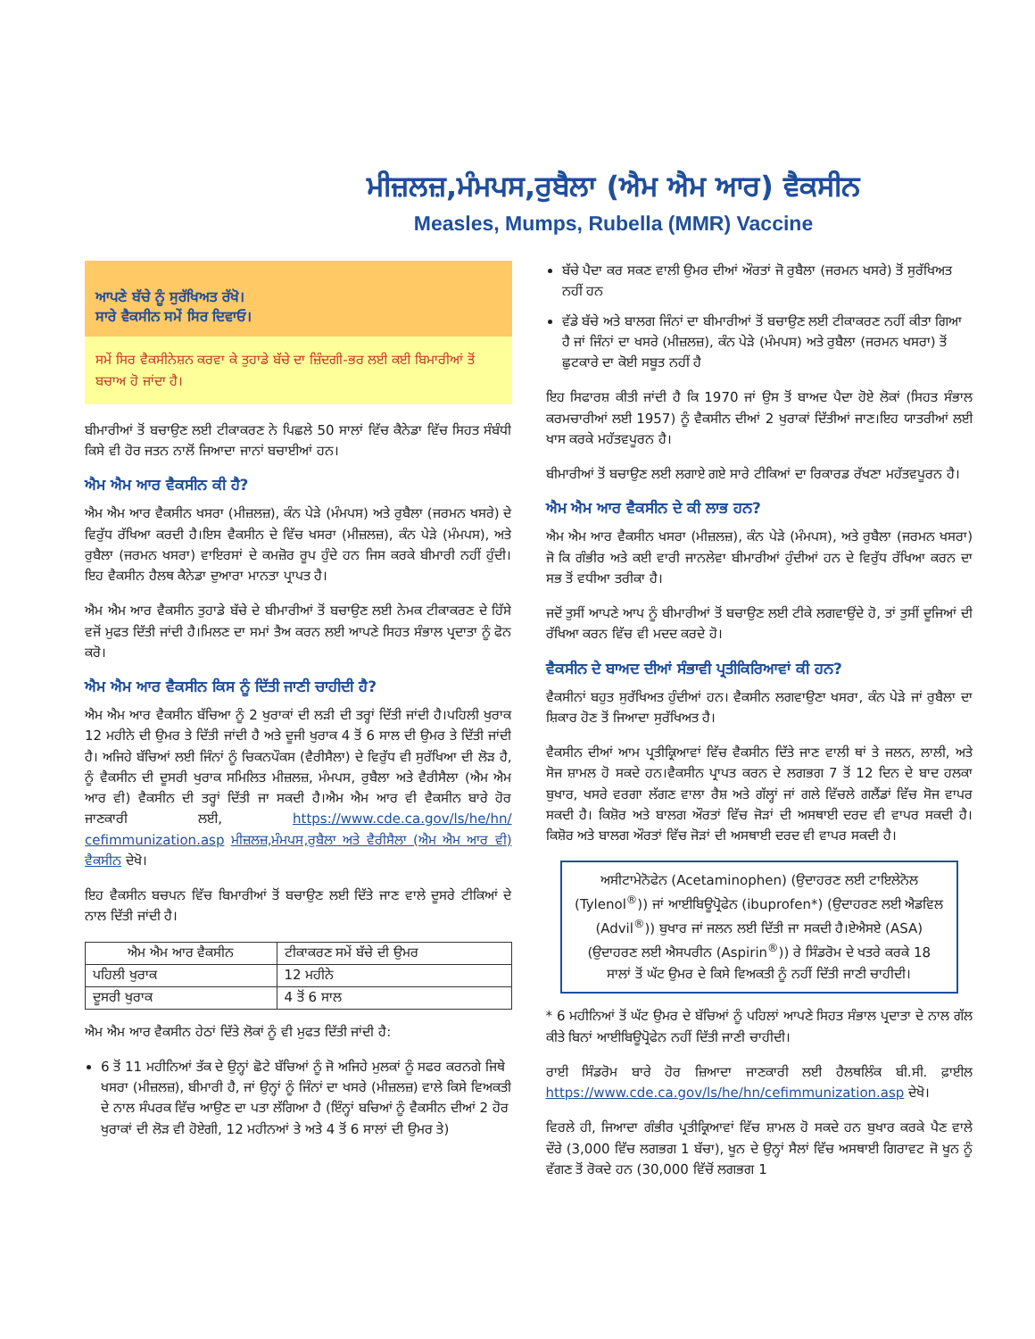ਮੀਜ਼ਲਜ਼,ਮੰਮਪਸ,ਰੁਬੈਲਾ (ਐਮ ਐਮ ਆਰ) ਵੈਕਸੀਨ
Measles, Mumps, Rubella (MMR) Vaccine
ਆਪਣੇ ਬੱਚੇ ਨੂੰ ਸੁਰੱਖਿਅਤ ਰੱਖੋ।
ਸਾਰੇ ਵੈਕਸੀਨ ਸਮੇਂ ਸਿਰ ਦਿਵਾਓ।
ਸਮੇਂ ਸਿਰ ਵੈਕਸੀਨੇਸ਼ਨ ਕਰਵਾ ਕੇ ਤੁਹਾਡੇ ਬੱਚੇ ਦਾ ਜ਼ਿੰਦਗੀ-ਭਰ ਲਈ ਕਈ ਬਿਮਾਰੀਆਂ ਤੋਂ ਬਚਾਅ ਹੋ ਜਾਂਦਾ ਹੈ।
ਬੀਮਾਰੀਆਂ ਤੋਂ ਬਚਾਉਣ ਲਈ ਟੀਕਾਕਰਣ ਨੇ ਪਿਛਲੇ 50 ਸਾਲਾਂ ਵਿੱਚ ਕੈਨੇਡਾ ਵਿੱਚ ਸਿਹਤ ਸੰਬੰਧੀ ਕਿਸੇ ਵੀ ਹੋਰ ਜਤਨ ਨਾਲੋਂ ਜਿਆਦਾ ਜਾਨਾਂ ਬਚਾਈਆਂ ਹਨ।
ਐਮ ਐਮ ਆਰ ਵੈਕਸੀਨ ਕੀ ਹੈ?
ਐਮ ਐਮ ਆਰ ਵੈਕਸੀਨ ਖਸਰਾ (ਮੀਜ਼ਲਜ਼), ਕੰਨ ਪੇੜੇ (ਮੰਮਪਸ) ਅਤੇ ਰੁਬੈਲਾ (ਜਰਮਨ ਖਸਰੇ) ਦੇ ਵਿਰੁੱਧ ਰੱਖਿਆ ਕਰਦੀ ਹੈ।ਇਸ ਵੈਕਸੀਨ ਦੇ ਵਿੱਚ ਖਸਰਾ (ਮੀਜ਼ਲਜ਼), ਕੰਨ ਪੇੜੇ (ਮੰਮਪਸ), ਅਤੇ ਰੁਬੈਲਾ (ਜਰਮਨ ਖਸਰਾ) ਵਾਇਰਸਾਂ ਦੇ ਕਮਜ਼ੋਰ ਰੂਪ ਹੁੰਦੇ ਹਨ ਜਿਸ ਕਰਕੇ ਬੀਮਾਰੀ ਨਹੀਂ ਹੁੰਦੀ। ਇਹ ਵੈਕਸੀਨ ਹੈਲਥ ਕੈਨੇਡਾ ਦੁਆਰਾ ਮਾਨਤਾ ਪ੍ਰਾਪਤ ਹੈ।
ਐਮ ਐਮ ਆਰ ਵੈਕਸੀਨ ਤੁਹਾਡੇ ਬੱਚੇ ਦੇ ਬੀਮਾਰੀਆਂ ਤੋਂ ਬਚਾਉਣ ਲਈ ਨੇਮਕ ਟੀਕਾਕਰਣ ਦੇ ਹਿੱਸੇ ਵਜੋਂ ਮੁਫਤ ਦਿੱਤੀ ਜਾਂਦੀ ਹੈ।ਮਿਲਣ ਦਾ ਸਮਾਂ ਤੈਅ ਕਰਨ ਲਈ ਆਪਣੇ ਸਿਹਤ ਸੰਭਾਲ ਪ੍ਰਦਾਤਾ ਨੂੰ ਫੋਨ ਕਰੋ।
ਐਮ ਐਮ ਆਰ ਵੈਕਸੀਨ ਕਿਸ ਨੂੰ ਦਿੱਤੀ ਜਾਣੀ ਚਾਹੀਦੀ ਹੈ?
ਐਮ ਐਮ ਆਰ ਵੈਕਸੀਨ ਬੱਚਿਆ ਨੂੰ 2 ਖੁਰਾਕਾਂ ਦੀ ਲੜੀ ਦੀ ਤਰ੍ਹਾਂ ਦਿੱਤੀ ਜਾਂਦੀ ਹੈ।ਪਹਿਲੀ ਖੁਰਾਕ 12 ਮਹੀਨੇ ਦੀ ਉਮਰ ਤੇ ਦਿੱਤੀ ਜਾਂਦੀ ਹੈ ਅਤੇ ਦੂਜੀ ਖੁਰਾਕ 4 ਤੋਂ 6 ਸਾਲ ਦੀ ਉਮਰ ਤੇ ਦਿੱਤੀ ਜਾਂਦੀ ਹੈ। ਅਜਿਹੇ ਬੱਚਿਆਂ ਲਈ ਜਿੰਨਾਂ ਨੂੰ ਚਿਕਨਪੌਕਸ (ਵੈਰੀਸੈਲਾ) ਦੇ ਵਿਰੁੱਧ ਵੀ ਸੁਰੱਖਿਆ ਦੀ ਲੋੜ ਹੈ, ਨੂੰ ਵੈਕਸੀਨ ਦੀ ਦੂਸਰੀ ਖੁਰਾਕ ਸਮਿਲਿਤ ਮੀਜ਼ਲਜ਼, ਮੰਮਪਸ, ਰੁਬੈਲਾ ਅਤੇ ਵੈਰੀਸੈਲਾ (ਐਮ ਐਮ ਆਰ ਵੀ) ਵੈਕਸੀਨ ਦੀ ਤਰ੍ਹਾਂ ਦਿੱਤੀ ਜਾ ਸਕਦੀ ਹੈ।ਐਮ ਐਮ ਆਰ ਵੀ ਵੈਕਸੀਨ ਬਾਰੇ ਹੋਰ ਜਾਣਕਾਰੀ ਲਈ, https://www.cde.ca.gov/ls/he/hn/ cefimmunization.asp ਮੀਜ਼ਲਜ਼,ਮੰਮਪਸ,ਰੁਬੈਲਾ ਅਤੇ ਵੈਰੀਸੈਲਾ (ਐਮ ਐਮ ਆਰ ਵੀ) ਵੈਕਸੀਨ ਦੇਖੋ।
ਇਹ ਵੈਕਸੀਨ ਬਚਪਨ ਵਿੱਚ ਬਿਮਾਰੀਆਂ ਤੋਂ ਬਚਾਉਣ ਲਈ ਦਿੱਤੇ ਜਾਣ ਵਾਲੇ ਦੂਸਰੇ ਟੀਕਿਆਂ ਦੇ ਨਾਲ ਦਿੱਤੀ ਜਾਂਦੀ ਹੈ।
| ਐਮ ਐਮ ਆਰ ਵੈਕਸੀਨ | ਟੀਕਾਕਰਣ ਸਮੇਂ ਬੱਚੇ ਦੀ ਉਮਰ |
| --- | --- |
| ਪਹਿਲੀ ਖੁਰਾਕ | 12 ਮਹੀਨੇ |
| ਦੂਸਰੀ ਖੁਰਾਕ | 4 ਤੋਂ 6 ਸਾਲ |
ਐਮ ਐਮ ਆਰ ਵੈਕਸੀਨ ਹੇਠਾਂ ਦਿੱਤੇ ਲੋਕਾਂ ਨੂੰ ਵੀ ਮੁਫਤ ਦਿੱਤੀ ਜਾਂਦੀ ਹੈ:
6 ਤੋਂ 11 ਮਹੀਨਿਆਂ ਤੱਕ ਦੇ ਉਨ੍ਹਾਂ ਛੋਟੇ ਬੱਚਿਆਂ ਨੂੰ ਜੋ ਅਜਿਹੇ ਮੁਲਕਾਂ ਨੂੰ ਸਫਰ ਕਰਨਗੇ ਜਿਥੇ ਖਸਰਾ (ਮੀਜ਼ਲਜ਼), ਬੀਮਾਰੀ ਹੈ, ਜਾਂ ਉਨ੍ਹਾਂ ਨੂੰ ਜਿੰਨਾਂ ਦਾ ਖਸਰੇ (ਮੀਜ਼ਲਜ਼) ਵਾਲੇ ਕਿਸੇ ਵਿਅਕਤੀ ਦੇ ਨਾਲ ਸੰਪਰਕ ਵਿੱਚ ਆਉਣ ਦਾ ਪਤਾ ਲੱਗਿਆ ਹੈ (ਇੰਨ੍ਹਾਂ ਬਚਿਆਂ ਨੂੰ ਵੈਕਸੀਨ ਦੀਆਂ 2 ਹੋਰ ਖੁਰਾਕਾਂ ਦੀ ਲੋੜ ਵੀ ਹੋਏਗੀ, 12 ਮਹੀਨਆਂ ਤੇ ਅਤੇ 4 ਤੋਂ 6 ਸਾਲਾਂ ਦੀ ਉਮਰ ਤੇ)
ਬੱਚੇ ਪੈਦਾ ਕਰ ਸਕਣ ਵਾਲੀ ਉਮਰ ਦੀਆਂ ਔਰਤਾਂ ਜੋ ਰੁਬੈਲਾ (ਜਰਮਨ ਖਸਰੇ) ਤੋਂ ਸੁਰੱਖਿਅਤ ਨਹੀਂ ਹਨ
ਵੱਡੇ ਬੱਚੇ ਅਤੇ ਬਾਲਗ ਜਿੰਨਾਂ ਦਾ ਬੀਮਾਰੀਆਂ ਤੋਂ ਬਚਾਉਣ ਲਈ ਟੀਕਾਕਰਣ ਨਹੀਂ ਕੀਤਾ ਗਿਆ ਹੈ ਜਾਂ ਜਿੰਨਾਂ ਦਾ ਖਸਰੇ (ਮੀਜ਼ਲਜ਼), ਕੰਨ ਪੇੜੇ (ਮੰਮਪਸ) ਅਤੇ ਰੁਬੈਲਾ (ਜਰਮਨ ਖਸਰਾ) ਤੋਂ ਛੁਟਕਾਰੇ ਦਾ ਕੋਈ ਸਬੂਤ ਨਹੀਂ ਹੈ
ਇਹ ਸਿਫਾਰਸ਼ ਕੀਤੀ ਜਾਂਦੀ ਹੈ ਕਿ 1970 ਜਾਂ ਉਸ ਤੋਂ ਬਾਅਦ ਪੈਦਾ ਹੋਏ ਲੋਕਾਂ (ਸਿਹਤ ਸੰਭਾਲ ਕਰਮਚਾਰੀਆਂ ਲਈ 1957) ਨੂੰ ਵੈਕਸੀਨ ਦੀਆਂ 2 ਖੁਰਾਕਾਂ ਦਿੱਤੀਆਂ ਜਾਣ।ਇਹ ਯਾਤਰੀਆਂ ਲਈ ਖਾਸ ਕਰਕੇ ਮਹੱਤਵਪੂਰਨ ਹੈ।
ਬੀਮਾਰੀਆਂ ਤੋਂ ਬਚਾਉਣ ਲਈ ਲਗਾਏ ਗਏ ਸਾਰੇ ਟੀਕਿਆਂ ਦਾ ਰਿਕਾਰਡ ਰੱਖਣਾ ਮਹੱਤਵਪੂਰਨ ਹੈ।
ਐਮ ਐਮ ਆਰ ਵੈਕਸੀਨ ਦੇ ਕੀ ਲਾਭ ਹਨ?
ਐਮ ਐਮ ਆਰ ਵੈਕਸੀਨ ਖਸਰਾ (ਮੀਜ਼ਲਜ਼), ਕੰਨ ਪੇੜੇ (ਮੰਮਪਸ), ਅਤੇ ਰੁਬੈਲਾ (ਜਰਮਨ ਖਸਰਾ) ਜੋ ਕਿ ਗੰਭੀਰ ਅਤੇ ਕਈ ਵਾਰੀ ਜਾਨਲੇਵਾ ਬੀਮਾਰੀਆਂ ਹੁੰਦੀਆਂ ਹਨ ਦੇ ਵਿਰੁੱਧ ਰੱਖਿਆ ਕਰਨ ਦਾ ਸਭ ਤੋਂ ਵਧੀਆ ਤਰੀਕਾ ਹੈ।
ਜਦੋਂ ਤੁਸੀਂ ਆਪਣੇ ਆਪ ਨੂੰ ਬੀਮਾਰੀਆਂ ਤੋਂ ਬਚਾਉਣ ਲਈ ਟੀਕੇ ਲਗਵਾਉਂਦੇ ਹੋ, ਤਾਂ ਤੁਸੀਂ ਦੂਜਿਆਂ ਦੀ ਰੱਖਿਆ ਕਰਨ ਵਿੱਚ ਵੀ ਮਦਦ ਕਰਦੇ ਹੋ।
ਵੈਕਸੀਨ ਦੇ ਬਾਅਦ ਦੀਆਂ ਸੰਭਾਵੀ ਪ੍ਰਤੀਕਿਰਿਆਵਾਂ ਕੀ ਹਨ?
ਵੈਕਸੀਨਾਂ ਬਹੁਤ ਸੁਰੱਖਿਅਤ ਹੁੰਦੀਆਂ ਹਨ। ਵੈਕਸੀਨ ਲਗਵਾਉਣਾ ਖਸਰਾ, ਕੰਨ ਪੇੜੇ ਜਾਂ ਰੁਬੈਲਾ ਦਾ ਸ਼ਿਕਾਰ ਹੋਣ ਤੋਂ ਜਿਆਦਾ ਸੁਰੱਖਿਅਤ ਹੈ।
ਵੈਕਸੀਨ ਦੀਆਂ ਆਮ ਪ੍ਰਤੀਕ੍ਰਿਆਵਾਂ ਵਿੱਚ ਵੈਕਸੀਨ ਦਿੱਤੇ ਜਾਣ ਵਾਲੀ ਥਾਂ ਤੇ ਜਲਨ, ਲਾਲੀ, ਅਤੇ ਸੋਜ ਸ਼ਾਮਲ ਹੋ ਸਕਦੇ ਹਨ।ਵੈਕਸੀਨ ਪ੍ਰਾਪਤ ਕਰਨ ਦੇ ਲਗਭਗ 7 ਤੋਂ 12 ਦਿਨ ਦੇ ਬਾਦ ਹਲਕਾ ਬੁਖਾਰ, ਖਸਰੇ ਵਰਗਾ ਲੱਗਣ ਵਾਲਾ ਰੈਸ਼ ਅਤੇ ਗੱਲ੍ਹਾਂ ਜਾਂ ਗਲੇ ਵਿੱਚਲੇ ਗਲੈਂਡਾਂ ਵਿੱਚ ਸੋਜ ਵਾਪਰ ਸਕਦੀ ਹੈ। ਕਿਸ਼ੋਰ ਅਤੇ ਬਾਲਗ ਔਰਤਾਂ ਵਿੱਚ ਜੋੜਾਂ ਦੀ ਅਸਥਾਈ ਦਰਦ ਵੀ ਵਾਪਰ ਸਕਦੀ ਹੈ।ਕਿਸ਼ੋਰ ਅਤੇ ਬਾਲਗ ਔਰਤਾਂ ਵਿੱਚ ਜੋੜਾਂ ਦੀ ਅਸਥਾਈ ਦਰਦ ਵੀ ਵਾਪਰ ਸਕਦੀ ਹੈ।
ਅਸੀਟਾਮੇਨੋਫੇਨ (Acetaminophen) (ਉਦਾਹਰਣ ਲਈ ਟਾਇਲੇਨੋਲ (Tylenol<sup>®</sup>)) ਜਾਂ ਆਈਬਿਊਪ੍ਰੋਫੇਨ (ibuprofen*) (ਉਦਾਹਰਣ ਲਈ ਐਡਵਿਲ (Advil<sup>®</sup>)) ਬੁਖਾਰ ਜਾਂ ਜਲਨ ਲਈ ਦਿੱਤੀ ਜਾ ਸਕਦੀ ਹੈ।ਏਐਸਏ (ASA) (ਉਦਾਹਰਣ ਲਈ ਐਸਪਰੀਨ (Aspirin<sup>®</sup>)) ਰੇ ਸਿੰਡਰੋਮ ਦੇ ਖਤਰੇ ਕਰਕੇ 18 ਸਾਲਾਂ ਤੋਂ ਘੱਟ ਉਮਰ ਦੇ ਕਿਸੇ ਵਿਅਕਤੀ ਨੂੰ ਨਹੀਂ ਦਿੱਤੀ ਜਾਣੀ ਚਾਹੀਦੀ।
* 6 ਮਹੀਨਿਆਂ ਤੋਂ ਘੱਟ ਉਮਰ ਦੇ ਬੱਚਿਆਂ ਨੂੰ ਪਹਿਲਾਂ ਆਪਣੇ ਸਿਹਤ ਸੰਭਾਲ ਪ੍ਰਦਾਤਾ ਦੇ ਨਾਲ ਗੱਲ ਕੀਤੇ ਬਿਨਾਂ ਆਈਬਿਊਪ੍ਰੋਫੇਨ ਨਹੀਂ ਦਿੱਤੀ ਜਾਣੀ ਚਾਹੀਦੀ।
ਰਾਈ ਸਿੰਡਰੋਮ ਬਾਰੇ ਹੋਰ ਜ਼ਿਆਦਾ ਜਾਣਕਾਰੀ ਲਈ ਹੈਲਥਲਿੰਕ ਬੀ.ਸੀ. ਫ਼ਾਈਲ https://www.cde.ca.gov/ls/he/hn/cefimmunization.asp ਦੇਖੋ।
ਵਿਰਲੇ ਹੀ, ਜਿਆਦਾ ਗੰਭੀਰ ਪ੍ਰਤੀਕ੍ਰਿਆਵਾਂ ਵਿੱਚ ਸ਼ਾਮਲ ਹੋ ਸਕਦੇ ਹਨ ਬੁਖਾਰ ਕਰਕੇ ਪੈਣ ਵਾਲੇ ਦੌਰੇ (3,000 ਵਿੱਚ ਲਗਭਗ 1 ਬੱਚਾ), ਖੂਨ ਦੇ ਉਨ੍ਹਾਂ ਸੈਲਾਂ ਵਿੱਚ ਅਸਥਾਈ ਗਿਰਾਵਟ ਜੋ ਖੂਨ ਨੂੰ ਵੱਗਣ ਤੋਂ ਰੋਕਦੇ ਹਨ (30,000 ਵਿੱਚੋਂ ਲਗਭਗ 1